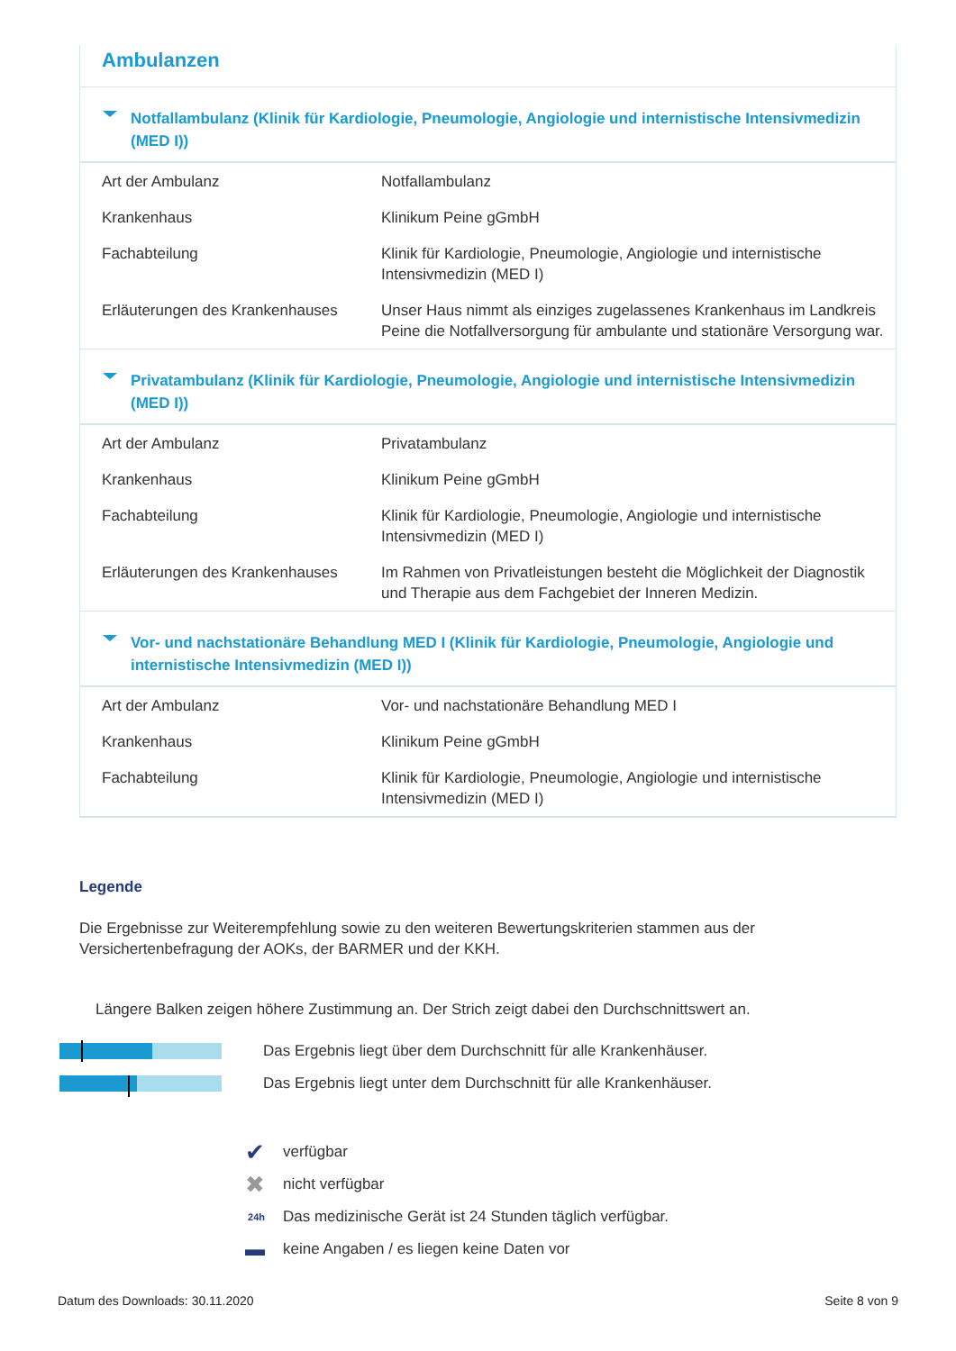Ambulanzen
Notfallambulanz (Klinik für Kardiologie, Pneumologie, Angiologie und internistische Intensivmedizin (MED I))
| Art der Ambulanz | Notfallambulanz |
| Krankenhaus | Klinikum Peine gGmbH |
| Fachabteilung | Klinik für Kardiologie, Pneumologie, Angiologie und internistische Intensivmedizin (MED I) |
| Erläuterungen des Krankenhauses | Unser Haus nimmt als einziges zugelassenes Krankenhaus im Landkreis Peine die Notfallversorgung für ambulante und stationäre Versorgung war. |
Privatambulanz (Klinik für Kardiologie, Pneumologie, Angiologie und internistische Intensivmedizin (MED I))
| Art der Ambulanz | Privatambulanz |
| Krankenhaus | Klinikum Peine gGmbH |
| Fachabteilung | Klinik für Kardiologie, Pneumologie, Angiologie und internistische Intensivmedizin (MED I) |
| Erläuterungen des Krankenhauses | Im Rahmen von Privatleistungen besteht die Möglichkeit der Diagnostik und Therapie aus dem Fachgebiet der Inneren Medizin. |
Vor- und nachstationäre Behandlung MED I (Klinik für Kardiologie, Pneumologie, Angiologie und internistische Intensivmedizin (MED I))
| Art der Ambulanz | Vor- und nachstationäre Behandlung MED I |
| Krankenhaus | Klinikum Peine gGmbH |
| Fachabteilung | Klinik für Kardiologie, Pneumologie, Angiologie und internistische Intensivmedizin (MED I) |
Legende
Die Ergebnisse zur Weiterempfehlung sowie zu den weiteren Bewertungskriterien stammen aus der Versichertenbefragung der AOKs, der BARMER und der KKH.
Längere Balken zeigen höhere Zustimmung an. Der Strich zeigt dabei den Durchschnittswert an.
Das Ergebnis liegt über dem Durchschnitt für alle Krankenhäuser.
Das Ergebnis liegt unter dem Durchschnitt für alle Krankenhäuser.
✔
verfügbar
✖
nicht verfügbar
24h
Das medizinische Gerät ist 24 Stunden täglich verfügbar.
▬
keine Angaben / es liegen keine Daten vor
Datum des Downloads: 30.11.2020 Seite 8 von 9